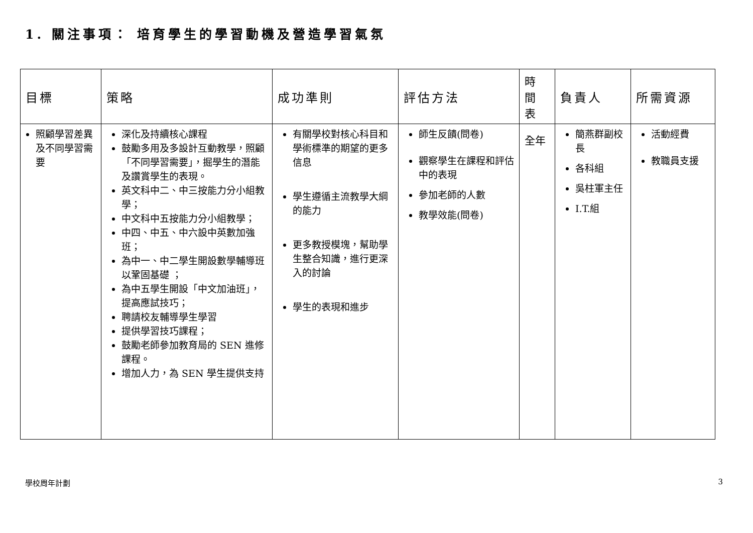1. 關注事項： 培育學生的學習動機及營造學習氣氛
| 目標 | 策略 | 成功準則 | 評估方法 | 時 間 表 | 負責人 | 所需資源 |
| --- | --- | --- | --- | --- | --- | --- |
| 照顧學習差異及不同學習需要 | 深化及持續核心課程 鼓勵多用及多設計互動教學，照顧「不同學習需要」，掘學生的潛能及讚賞學生的表現。 英文科中二、中三按能力分小組教學； 中文科中五按能力分小組教學； 中四、中五、中六設中英數加強班； 為中一、中二學生開設數學輔導班以鞏固基礎 ； 為中五學生開設「中文加油班」，提高應試技巧； 聘請校友輔導學生學習 提供學習技巧課程； 鼓勵老師參加教育局的 SEN 進修課程。 增加人力，為 SEN 學生提供支持 | 有關學校對核心科目和學術標準的期望的更多信息 學生遵循主流教學大綱的能力 更多教授模塊，幫助學生整合知識，進行更深入的討論 學生的表現和進步 | 師生反饋(問卷) 觀察學生在課程和評估中的表現 參加老師的人數 教學效能(問卷) | 全年 | 簡燕群副校長 各科組 吳柱軍主任 I.T.組 | 活動經費 教職員支援 |
學校周年計劃 3